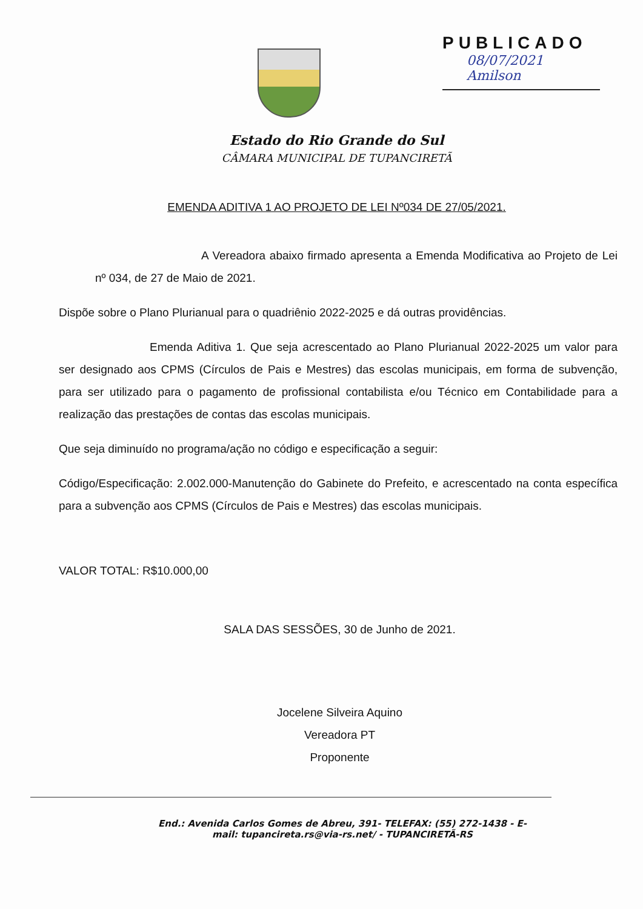PUBLICADO
08/07/2021
Amilson
Estado do Rio Grande do Sul
CÂMARA MUNICIPAL DE TUPANCIRETÃ
EMENDA ADITIVA 1 AO PROJETO DE LEI Nº034 DE 27/05/2021.
A Vereadora abaixo firmado apresenta a Emenda Modificativa ao Projeto de Lei nº 034, de 27 de Maio de 2021.
Dispõe sobre o Plano Plurianual para o quadriênio 2022-2025 e dá outras providências.
Emenda Aditiva 1. Que seja acrescentado ao Plano Plurianual 2022-2025 um valor para ser designado aos CPMS (Círculos de Pais e Mestres) das escolas municipais, em forma de subvenção, para ser utilizado para o pagamento de profissional contabilista e/ou Técnico em Contabilidade para a realização das prestações de contas das escolas municipais.
Que seja diminuído no programa/ação no código e especificação a seguir:
Código/Especificação: 2.002.000-Manutenção do Gabinete do Prefeito, e acrescentado na conta específica para a subvenção aos CPMS (Círculos de Pais e Mestres) das escolas municipais.
VALOR TOTAL: R$10.000,00
SALA DAS SESSÕES, 30 de Junho de 2021.
Jocelene Silveira Aquino
Vereadora PT
Proponente
End.: Avenida Carlos Gomes de Abreu, 391- TELEFAX: (55) 272-1438 - E-mail: tupancireta.rs@via-rs.net/ - TUPANCIRETÃ-RS